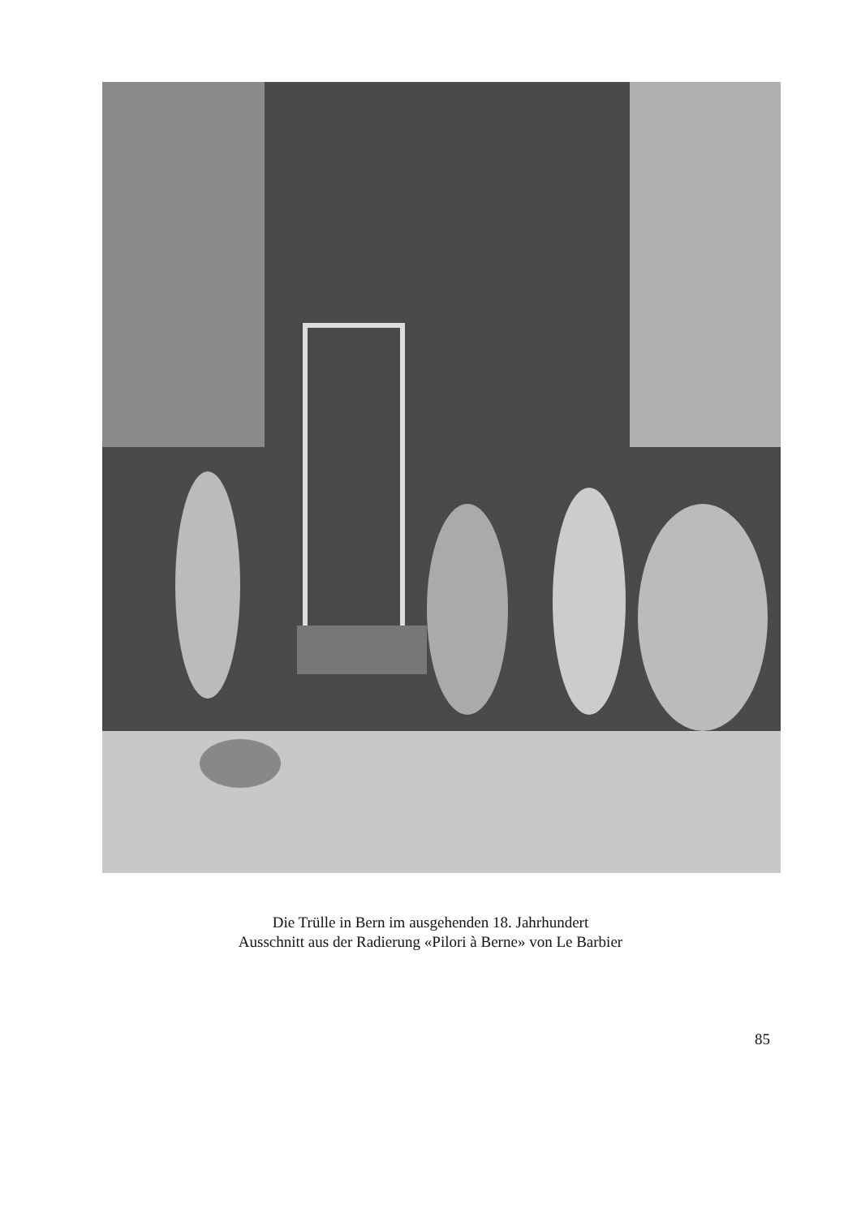Die Trülle in Bern im ausgehenden 18. Jahrhundert
Ausschnitt aus der Radierung «Pilori à Berne» von Le Barbier
85